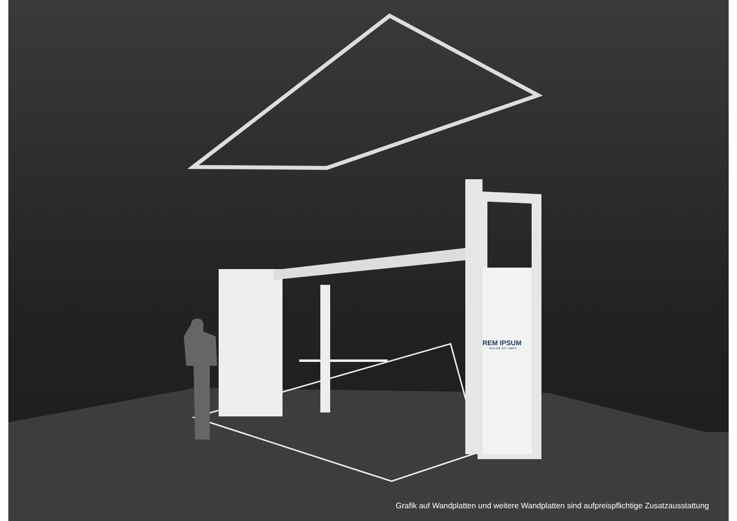REM IPSUM
DOLOR SIT AMET
Grafik auf Wandplatten und weitere Wandplatten sind aufpreispflichtige Zusatzausstattung